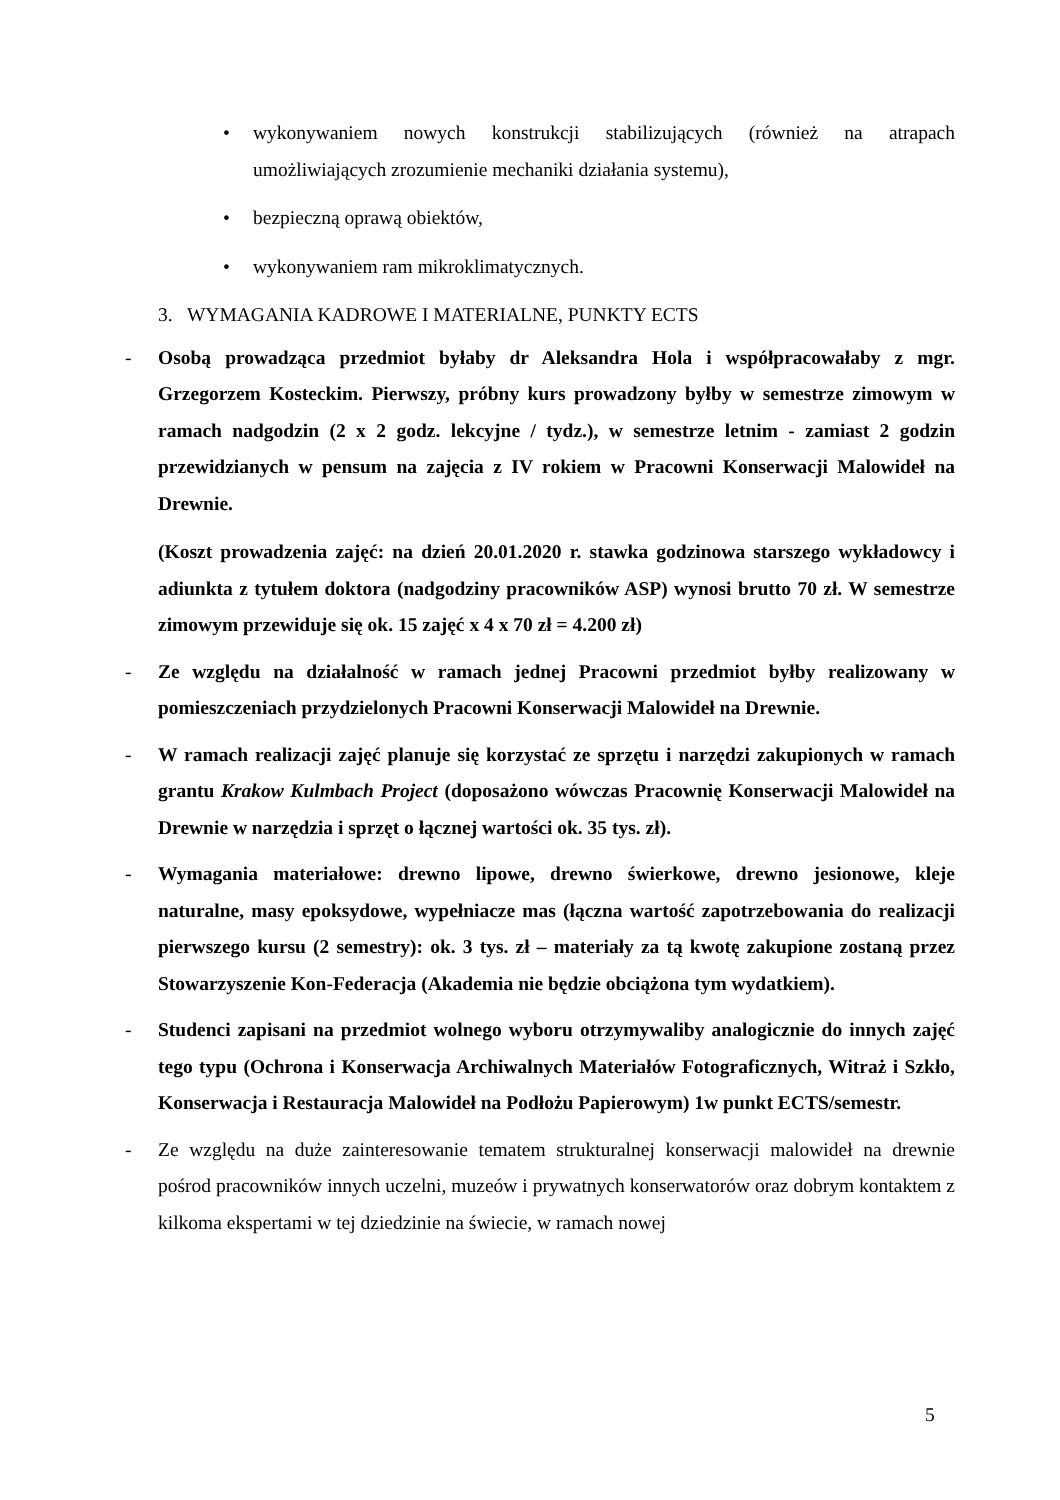• wykonywaniem nowych konstrukcji stabilizujących (również na atrapach umożliwiających zrozumienie mechaniki działania systemu),
• bezpieczną oprawą obiektów,
• wykonywaniem ram mikroklimatycznych.
3. WYMAGANIA KADROWE I MATERIALNE, PUNKTY ECTS
- Osobą prowadząca przedmiot byłaby dr Aleksandra Hola i współpracowałaby z mgr. Grzegorzem Kosteckim. Pierwszy, próbny kurs prowadzony byłby w semestrze zimowym w ramach nadgodzin (2 x 2 godz. lekcyjne / tydz.), w semestrze letnim - zamiast 2 godzin przewidzianych w pensum na zajęcia z IV rokiem w Pracowni Konserwacji Malowideł na Drewnie.
(Koszt prowadzenia zajęć: na dzień 20.01.2020 r. stawka godzinowa starszego wykładowcy i adiunkta z tytułem doktora (nadgodziny pracowników ASP) wynosi brutto 70 zł. W semestrze zimowym przewiduje się ok. 15 zajęć x 4 x 70 zł = 4.200 zł)
- Ze względu na działalność w ramach jednej Pracowni przedmiot byłby realizowany w pomieszczeniach przydzielonych Pracowni Konserwacji Malowideł na Drewnie.
- W ramach realizacji zajęć planuje się korzystać ze sprzętu i narzędzi zakupionych w ramach grantu Krakow Kulmbach Project (doposażono wówczas Pracownię Konserwacji Malowideł na Drewnie w narzędzia i sprzęt o łącznej wartości ok. 35 tys. zł).
- Wymagania materiałowe: drewno lipowe, drewno świerkowe, drewno jesionowe, kleje naturalne, masy epoksydowe, wypełniacze mas (łączna wartość zapotrzebowania do realizacji pierwszego kursu (2 semestry): ok. 3 tys. zł – materiały za tą kwotę zakupione zostaną przez Stowarzyszenie Kon-Federacja (Akademia nie będzie obciążona tym wydatkiem).
- Studenci zapisani na przedmiot wolnego wyboru otrzymywaliby analogicznie do innych zajęć tego typu (Ochrona i Konserwacja Archiwalnych Materiałów Fotograficznych, Witraż i Szkło, Konserwacja i Restauracja Malowideł na Podłożu Papierowym) 1w punkt ECTS/semestr.
- Ze względu na duże zainteresowanie tematem strukturalnej konserwacji malowideł na drewnie pośrod pracowników innych uczelni, muzeów i prywatnych konserwatorów oraz dobrym kontaktem z kilkoma ekspertami w tej dziedzinie na świecie, w ramach nowej
5